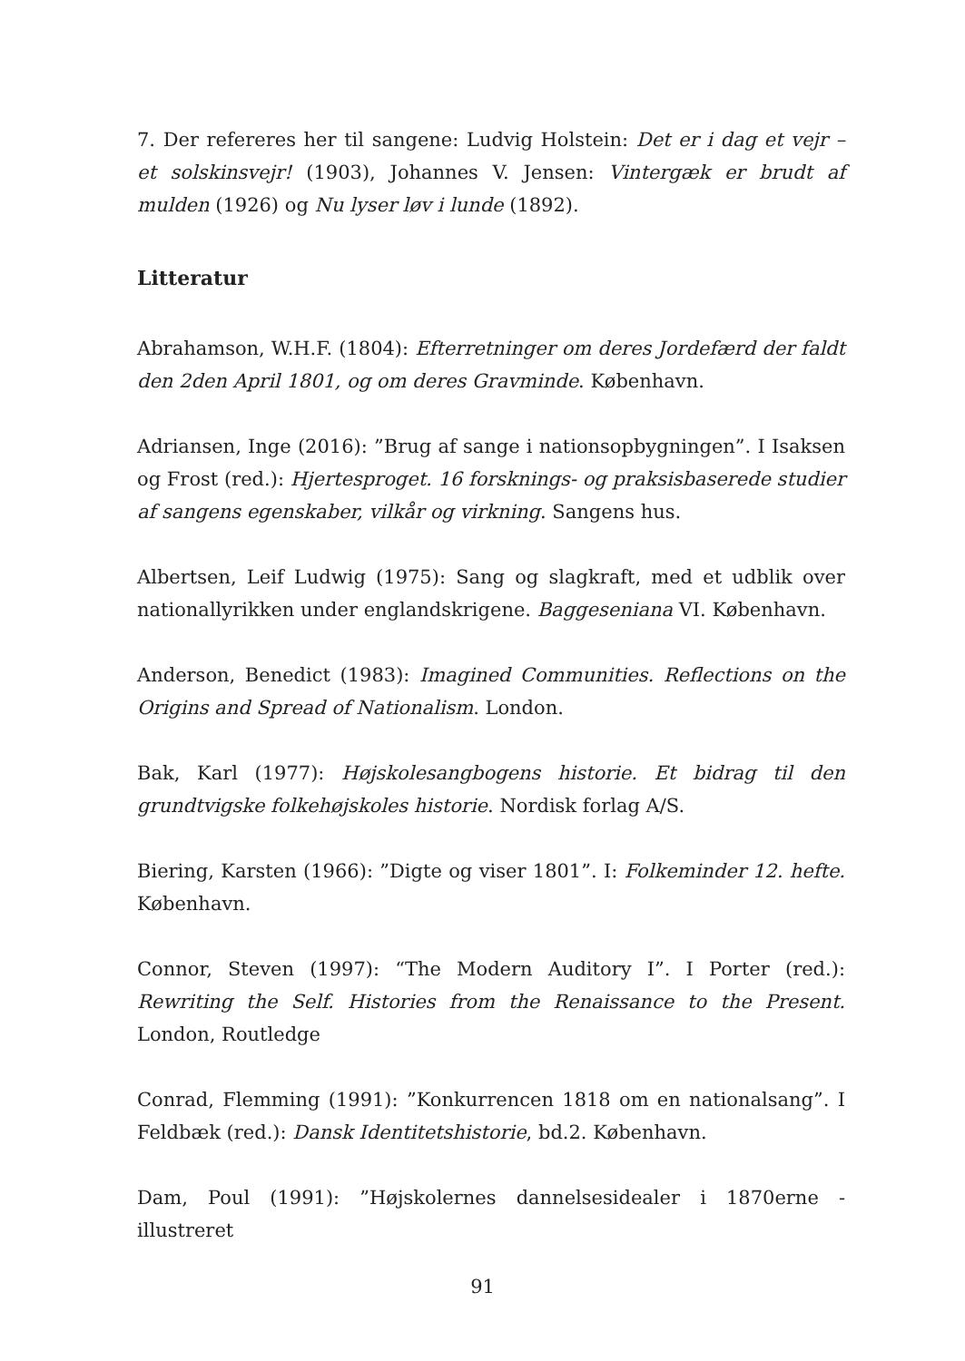7. Der refereres her til sangene: Ludvig Holstein: Det er i dag et vejr – et solskinsvejr! (1903), Johannes V. Jensen: Vintergæk er brudt af mulden (1926) og Nu lyser løv i lunde (1892).
Litteratur
Abrahamson, W.H.F. (1804): Efterretninger om deres Jordefærd der faldt den 2den April 1801, og om deres Gravminde. København.
Adriansen, Inge (2016): ”Brug af sange i nationsopbygningen”. I Isaksen og Frost (red.): Hjertesproget. 16 forsknings- og praksisbaserede studier af sangens egenskaber, vilkår og virkning. Sangens hus.
Albertsen, Leif Ludwig (1975): Sang og slagkraft, med et udblik over nationallyrikken under englandskrigene. Baggeseniana VI. København.
Anderson, Benedict (1983): Imagined Communities. Reflections on the Origins and Spread of Nationalism. London.
Bak, Karl (1977): Højskolesangbogens historie. Et bidrag til den grundtvigske folkehøjskoles historie. Nordisk forlag A/S.
Biering, Karsten (1966): ”Digte og viser 1801”. I: Folkeminder 12. hefte. København.
Connor, Steven (1997): “The Modern Auditory I”. I Porter (red.): Rewriting the Self. Histories from the Renaissance to the Present. London, Routledge
Conrad, Flemming (1991): ”Konkurrencen 1818 om en nationalsang”. I Feldbæk (red.): Dansk Identitetshistorie, bd.2. København.
Dam, Poul (1991): ”Højskolernes dannelsesidealer i 1870erne - illustreret
91